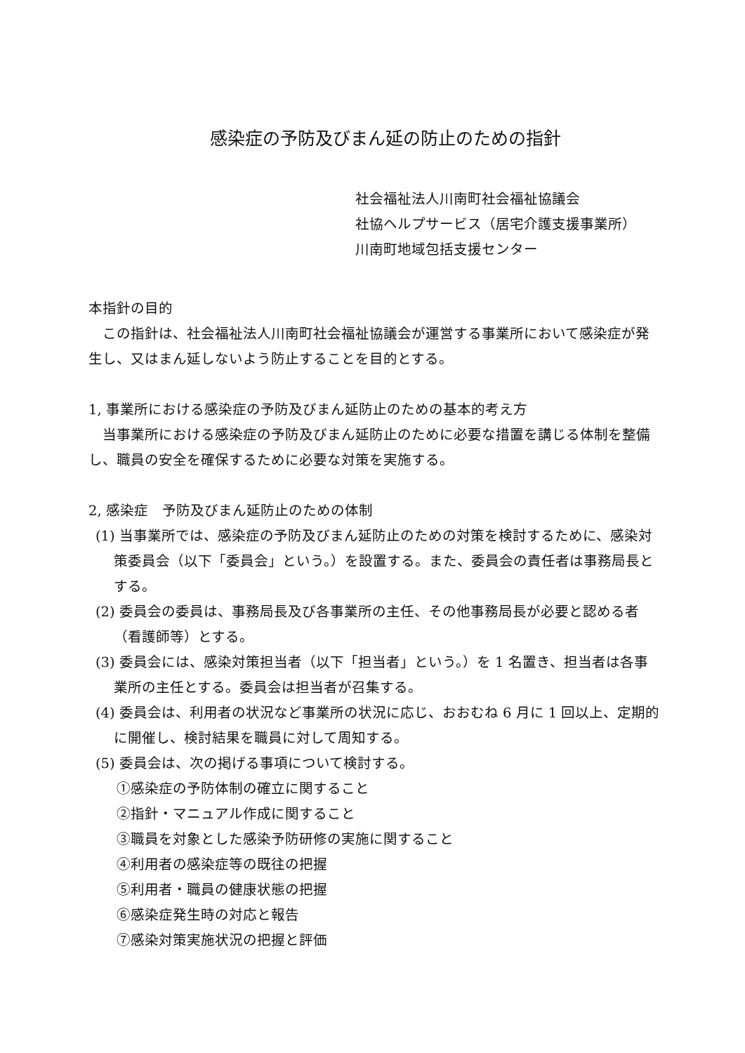感染症の予防及びまん延の防止のための指針
社会福祉法人川南町社会福祉協議会
社協ヘルプサービス（居宅介護支援事業所）
川南町地域包括支援センター
本指針の目的
　この指針は、社会福祉法人川南町社会福祉協議会が運営する事業所において感染症が発生し、又はまん延しないよう防止することを目的とする。
1, 事業所における感染症の予防及びまん延防止のための基本的考え方
　当事業所における感染症の予防及びまん延防止のために必要な措置を講じる体制を整備し、職員の安全を確保するために必要な対策を実施する。
2, 感染症　予防及びまん延防止のための体制
(1) 当事業所では、感染症の予防及びまん延防止のための対策を検討するために、感染対策委員会（以下「委員会」という。）を設置する。また、委員会の責任者は事務局長とする。
(2) 委員会の委員は、事務局長及び各事業所の主任、その他事務局長が必要と認める者（看護師等）とする。
(3) 委員会には、感染対策担当者（以下「担当者」という。）を 1 名置き、担当者は各事業所の主任とする。委員会は担当者が召集する。
(4) 委員会は、利用者の状況など事業所の状況に応じ、おおむね 6 月に 1 回以上、定期的に開催し、検討結果を職員に対して周知する。
(5) 委員会は、次の掲げる事項について検討する。
①感染症の予防体制の確立に関すること
②指針・マニュアル作成に関すること
③職員を対象とした感染予防研修の実施に関すること
④利用者の感染症等の既往の把握
⑤利用者・職員の健康状態の把握
⑥感染症発生時の対応と報告
⑦感染対策実施状況の把握と評価